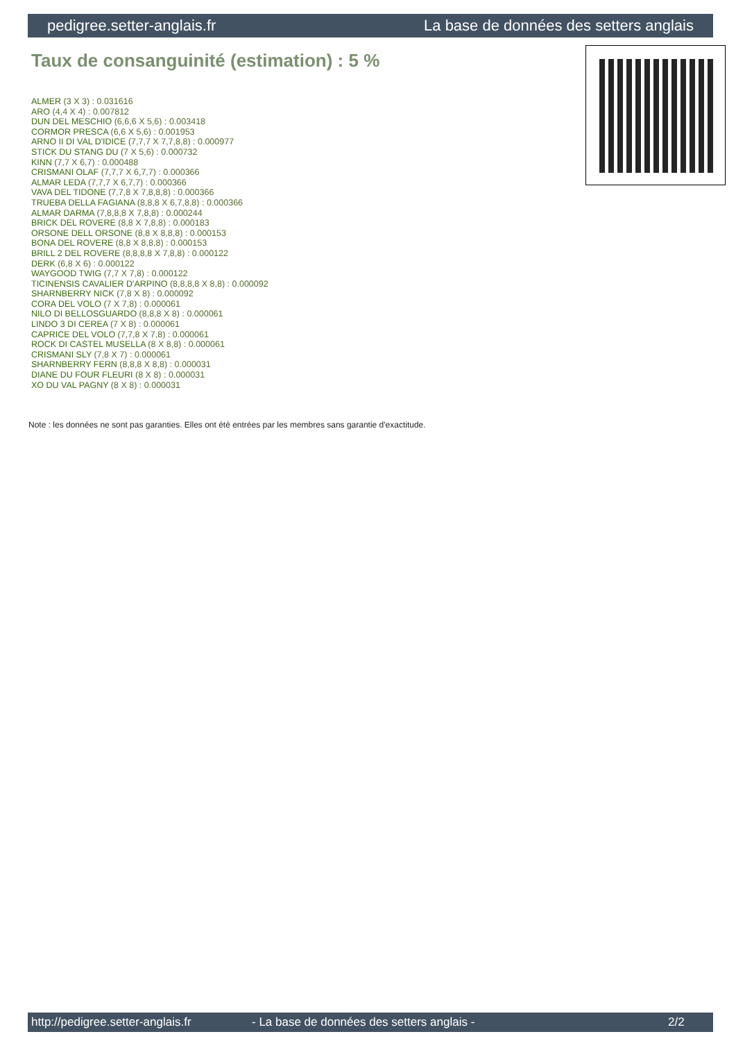pedigree.setter-anglais.fr La base de données des setters anglais
Taux de consanguinité (estimation) : 5 %
ALMER (3 X 3) : 0.031616
ARO (4,4 X 4) : 0.007812
DUN DEL MESCHIO (6,6,6 X 5,6) : 0.003418
CORMOR PRESCA (6,6 X 5,6) : 0.001953
ARNO II DI VAL D'IDICE (7,7,7 X 7,7,8,8) : 0.000977
STICK DU STANG DU (7 X 5,6) : 0.000732
KINN (7,7 X 6,7) : 0.000488
CRISMANI OLAF (7,7,7 X 6,7,7) : 0.000366
ALMAR LEDA (7,7,7 X 6,7,7) : 0.000366
VAVA DEL TIDONE (7,7,8 X 7,8,8,8) : 0.000366
TRUEBA DELLA FAGIANA (8,8,8 X 6,7,8,8) : 0.000366
ALMAR DARMA (7,8,8,8 X 7,8,8) : 0.000244
BRICK DEL ROVERE (8,8 X 7,8,8) : 0.000183
ORSONE DELL ORSONE (8,8 X 8,8,8) : 0.000153
BONA DEL ROVERE (8,8 X 8,8,8) : 0.000153
BRILL 2 DEL ROVERE (8,8,8,8 X 7,8,8) : 0.000122
DERK (6,8 X 6) : 0.000122
WAYGOOD TWIG (7,7 X 7,8) : 0.000122
TICINENSIS CAVALIER D'ARPINO (8,8,8,8 X 8,8) : 0.000092
SHARNBERRY NICK (7,8 X 8) : 0.000092
CORA DEL VOLO (7 X 7,8) : 0.000061
NILO DI BELLOSGUARDO (8,8,8 X 8) : 0.000061
LINDO 3 DI CEREA (7 X 8) : 0.000061
CAPRICE DEL VOLO (7,7,8 X 7,8) : 0.000061
ROCK DI CASTEL MUSELLA (8 X 8,8) : 0.000061
CRISMANI SLY (7,8 X 7) : 0.000061
SHARNBERRY FERN (8,8,8 X 8,8) : 0.000031
DIANE DU FOUR FLEURI (8 X 8) : 0.000031
XO DU VAL PAGNY (8 X 8) : 0.000031
Note : les données ne sont pas garanties. Elles ont été entrées par les membres sans garantie d'exactitude.
http://pedigree.setter-anglais.fr - La base de données des setters anglais - 2/2